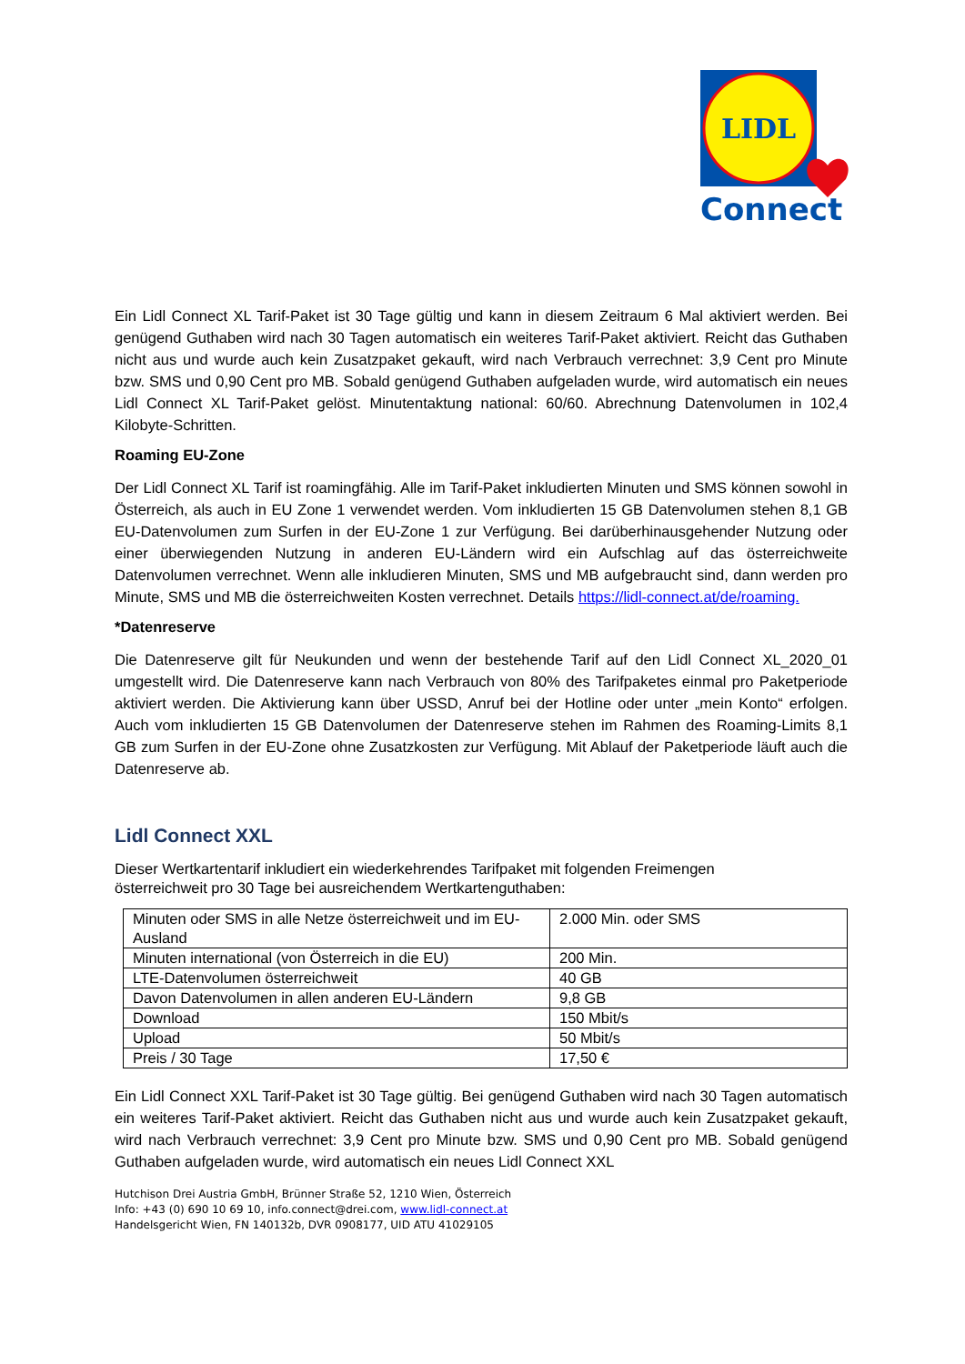LIDL
Connect
Ein Lidl Connect XL Tarif-Paket ist 30 Tage gültig und kann in diesem Zeitraum 6 Mal aktiviert werden. Bei genügend Guthaben wird nach 30 Tagen automatisch ein weiteres Tarif-Paket aktiviert. Reicht das Guthaben nicht aus und wurde auch kein Zusatzpaket gekauft, wird nach Verbrauch verrechnet: 3,9 Cent pro Minute bzw. SMS und 0,90 Cent pro MB. Sobald genügend Guthaben aufgeladen wurde, wird automatisch ein neues Lidl Connect XL Tarif-Paket gelöst. Minutentaktung national: 60/60. Abrechnung Datenvolumen in 102,4 Kilobyte-Schritten.
Roaming EU-Zone
Der Lidl Connect XL Tarif ist roamingfähig. Alle im Tarif-Paket inkludierten Minuten und SMS können sowohl in Österreich, als auch in EU Zone 1 verwendet werden. Vom inkludierten 15 GB Datenvolumen stehen 8,1 GB EU-Datenvolumen zum Surfen in der EU-Zone 1 zur Verfügung. Bei darüberhinausgehender Nutzung oder einer überwiegenden Nutzung in anderen EU-Ländern wird ein Aufschlag auf das österreichweite Datenvolumen verrechnet. Wenn alle inkludieren Minuten, SMS und MB aufgebraucht sind, dann werden pro Minute, SMS und MB die österreichweiten Kosten verrechnet. Details https://lidl-connect.at/de/roaming.
*Datenreserve
Die Datenreserve gilt für Neukunden und wenn der bestehende Tarif auf den Lidl Connect XL_2020_01 umgestellt wird. Die Datenreserve kann nach Verbrauch von 80% des Tarifpaketes einmal pro Paketperiode aktiviert werden. Die Aktivierung kann über USSD, Anruf bei der Hotline oder unter „mein Konto“ erfolgen. Auch vom inkludierten 15 GB Datenvolumen der Datenreserve stehen im Rahmen des Roaming-Limits 8,1 GB zum Surfen in der EU-Zone ohne Zusatzkosten zur Verfügung. Mit Ablauf der Paketperiode läuft auch die Datenreserve ab.
Lidl Connect XXL
Dieser Wertkartentarif inkludiert ein wiederkehrendes Tarifpaket mit folgenden Freimengen
österreichweit pro 30 Tage bei ausreichendem Wertkartenguthaben:
| Minuten oder SMS in alle Netze österreichweit und im EU-Ausland | 2.000 Min. oder SMS |
| Minuten international (von Österreich in die EU) | 200 Min. |
| LTE-Datenvolumen österreichweit | 40 GB |
| Davon Datenvolumen in allen anderen EU-Ländern | 9,8 GB |
| Download | 150 Mbit/s |
| Upload | 50 Mbit/s |
| Preis / 30 Tage | 17,50 € |
Ein Lidl Connect XXL Tarif-Paket ist 30 Tage gültig. Bei genügend Guthaben wird nach 30 Tagen automatisch ein weiteres Tarif-Paket aktiviert. Reicht das Guthaben nicht aus und wurde auch kein Zusatzpaket gekauft, wird nach Verbrauch verrechnet: 3,9 Cent pro Minute bzw. SMS und 0,90 Cent pro MB. Sobald genügend Guthaben aufgeladen wurde, wird automatisch ein neues Lidl Connect XXL
Hutchison Drei Austria GmbH, Brünner Straße 52, 1210 Wien, Österreich
Info: +43 (0) 690 10 69 10, info.connect@drei.com, www.lidl-connect.at
Handelsgericht Wien, FN 140132b, DVR 0908177, UID ATU 41029105